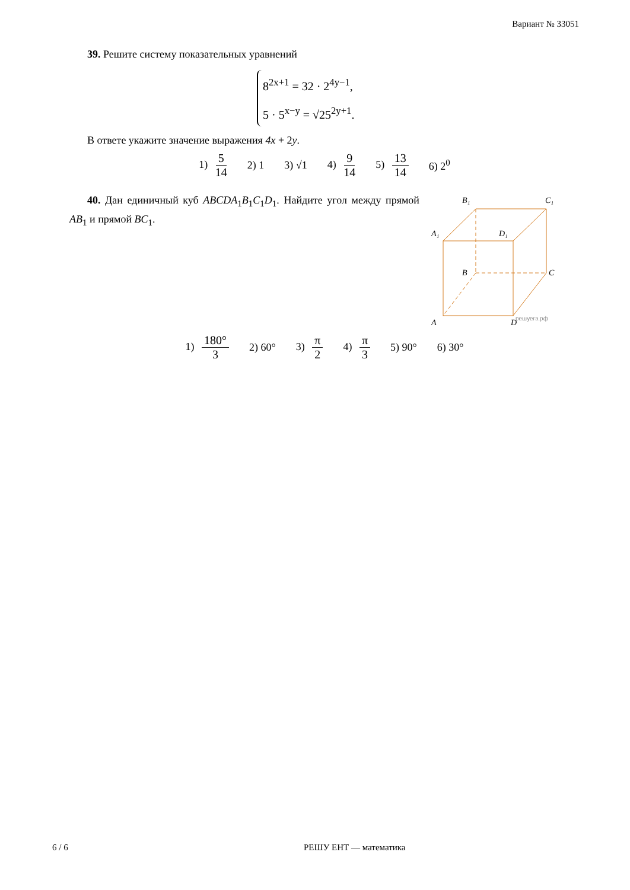Вариант № 33051
39. Решите систему показательных уравнений
8<sup>2x+1</sup> = 32 · 2<sup>4y−1</sup>,
5 · 5<sup>x−y</sup> = √25<sup>2y+1</sup>.
В ответе укажите значение выражения 4x + 2y.
1) 5 14 2) 1 3) √1 4) 9 14 5) 13 14 6) 2<sup>0</sup>
40. Дан единичный куб ABCDA<sub>1</sub>B<sub>1</sub>C<sub>1</sub>D<sub>1</sub>. Найдите угол между прямой AB<sub>1</sub> и прямой BC<sub>1</sub>.
B₁
C₁
A₁
D₁
B
C
A
D
решуегэ.рф
1) 180° 3 2) 60° 3) π 2 4) π 3 5) 90° 6) 30°
6 / 6 РЕШУ ЕНТ — математика